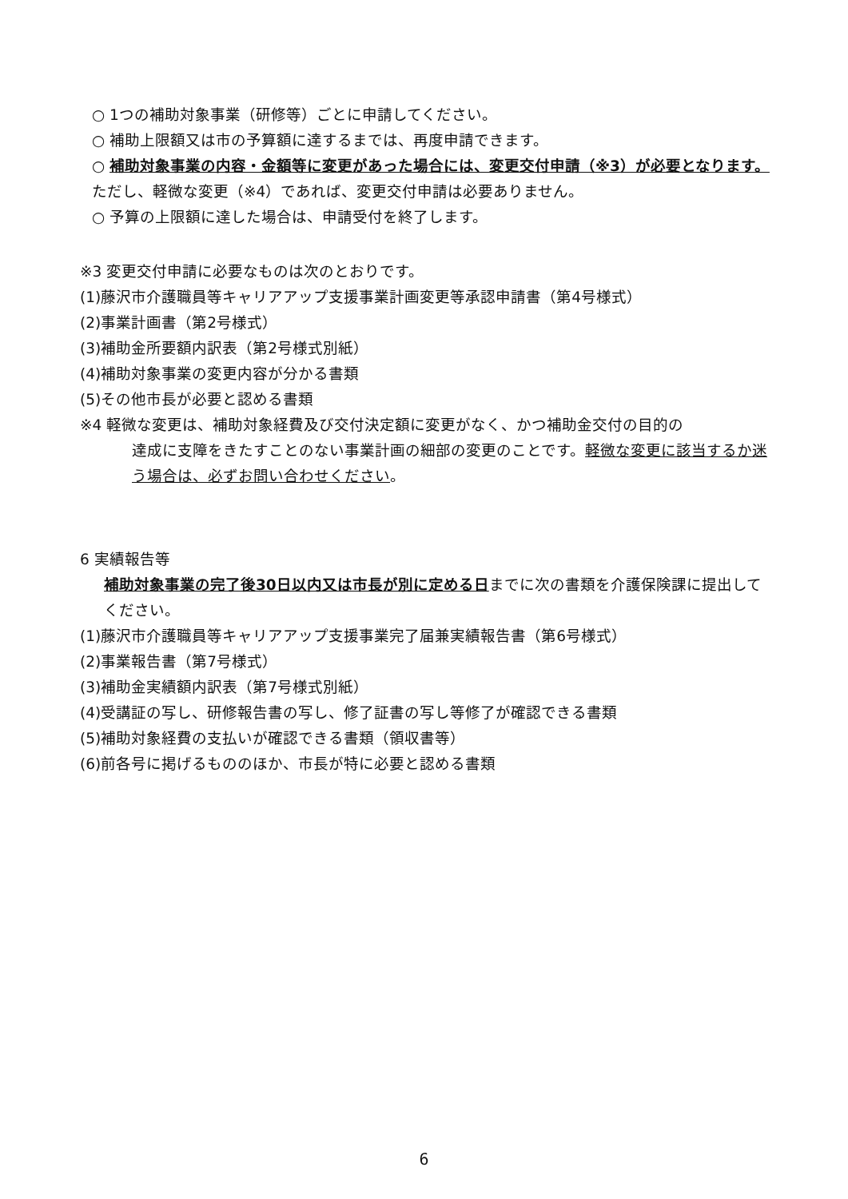○ 1つの補助対象事業（研修等）ごとに申請してください。
○ 補助上限額又は市の予算額に達するまでは、再度申請できます。
○ 補助対象事業の内容・金額等に変更があった場合には、変更交付申請（※3）が必要となります。ただし、軽微な変更（※4）であれば、変更交付申請は必要ありません。
○ 予算の上限額に達した場合は、申請受付を終了します。
※3 変更交付申請に必要なものは次のとおりです。
(1)藤沢市介護職員等キャリアアップ支援事業計画変更等承認申請書（第4号様式）
(2)事業計画書（第2号様式）
(3)補助金所要額内訳表（第2号様式別紙）
(4)補助対象事業の変更内容が分かる書類
(5)その他市長が必要と認める書類
※4 軽微な変更は、補助対象経費及び交付決定額に変更がなく、かつ補助金交付の目的の
達成に支障をきたすことのない事業計画の細部の変更のことです。軽微な変更に該当するか迷う場合は、必ずお問い合わせください。
6 実績報告等
補助対象事業の完了後30日以内又は市長が別に定める日までに次の書類を介護保険課に提出してください。
(1)藤沢市介護職員等キャリアアップ支援事業完了届兼実績報告書（第6号様式）
(2)事業報告書（第7号様式）
(3)補助金実績額内訳表（第7号様式別紙）
(4)受講証の写し、研修報告書の写し、修了証書の写し等修了が確認できる書類
(5)補助対象経費の支払いが確認できる書類（領収書等）
(6)前各号に掲げるもののほか、市長が特に必要と認める書類
6